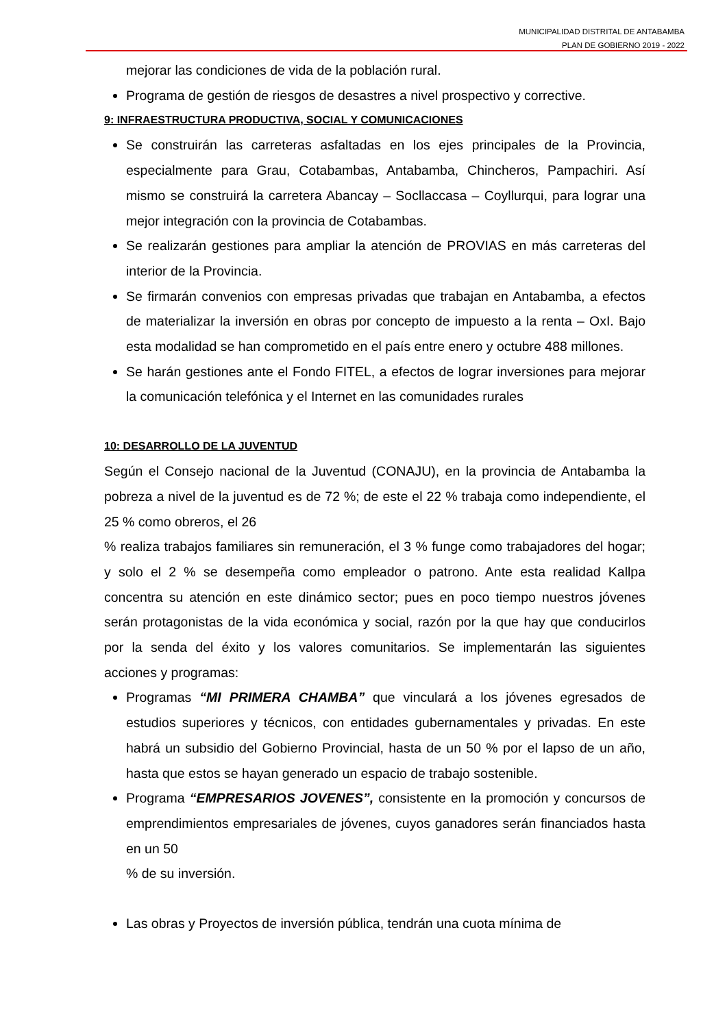MUNICIPALIDAD DISTRITAL DE ANTABAMBA
PLAN DE GOBIERNO 2019 - 2022
mejorar las condiciones de vida de la población rural.
Programa de gestión de riesgos de desastres a nivel prospectivo y corrective.
9: INFRAESTRUCTURA PRODUCTIVA, SOCIAL Y COMUNICACIONES
Se construirán las carreteras asfaltadas en los ejes principales de la Provincia, especialmente para Grau, Cotabambas, Antabamba, Chincheros, Pampachiri. Así mismo se construirá la carretera Abancay – Socllaccasa – Coyllurqui, para lograr una mejor integración con la provincia de Cotabambas.
Se realizarán gestiones para ampliar la atención de PROVIAS en más carreteras del interior de la Provincia.
Se firmarán convenios con empresas privadas que trabajan en Antabamba, a efectos de materializar la inversión en obras por concepto de impuesto a la renta – OxI. Bajo esta modalidad se han comprometido en el país entre enero y octubre 488 millones.
Se harán gestiones ante el Fondo FITEL, a efectos de lograr inversiones para mejorar la comunicación telefónica y el Internet en las comunidades rurales
10: DESARROLLO DE LA JUVENTUD
Según el Consejo nacional de la Juventud (CONAJU), en la provincia de Antabamba la pobreza a nivel de la juventud es de 72 %; de este el 22 % trabaja como independiente, el 25 % como obreros, el 26
% realiza trabajos familiares sin remuneración, el 3 % funge como trabajadores del hogar; y solo el 2 % se desempeña como empleador o patrono. Ante esta realidad Kallpa concentra su atención en este dinámico sector; pues en poco tiempo nuestros jóvenes serán protagonistas de la vida económica y social, razón por la que hay que conducirlos por la senda del éxito y los valores comunitarios. Se implementarán las siguientes acciones y programas:
Programas “MI PRIMERA CHAMBA” que vinculará a los jóvenes egresados de estudios superiores y técnicos, con entidades gubernamentales y privadas. En este habrá un subsidio del Gobierno Provincial, hasta de un 50 % por el lapso de un año, hasta que estos se hayan generado un espacio de trabajo sostenible.
Programa “EMPRESARIOS JOVENES”, consistente en la promoción y concursos de emprendimientos empresariales de jóvenes, cuyos ganadores serán financiados hasta en un 50
% de su inversión.
Las obras y Proyectos de inversión pública, tendrán una cuota mínima de